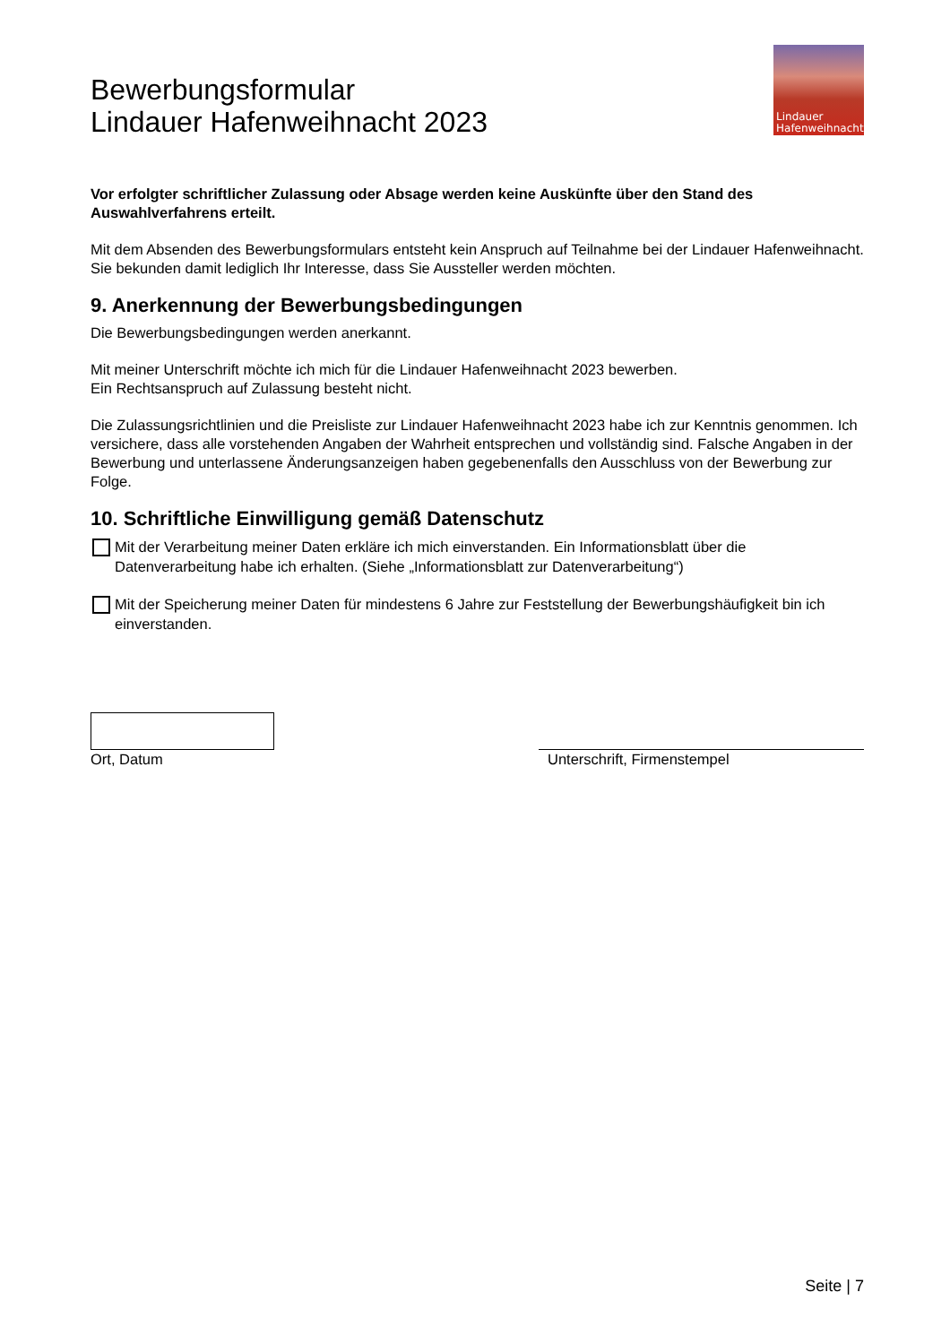Bewerbungsformular
Lindauer Hafenweihnacht 2023
Lindauer
Hafenweihnacht
Vor erfolgter schriftlicher Zulassung oder Absage werden keine Auskünfte über den Stand des Auswahlverfahrens erteilt.
Mit dem Absenden des Bewerbungsformulars entsteht kein Anspruch auf Teilnahme bei der Lindauer Hafenweihnacht. Sie bekunden damit lediglich Ihr Interesse, dass Sie Aussteller werden möchten.
9. Anerkennung der Bewerbungsbedingungen
Die Bewerbungsbedingungen werden anerkannt.
Mit meiner Unterschrift möchte ich mich für die Lindauer Hafenweihnacht 2023 bewerben.
Ein Rechtsanspruch auf Zulassung besteht nicht.
Die Zulassungsrichtlinien und die Preisliste zur Lindauer Hafenweihnacht 2023 habe ich zur Kenntnis genommen. Ich versichere, dass alle vorstehenden Angaben der Wahrheit entsprechen und vollständig sind. Falsche Angaben in der Bewerbung und unterlassene Änderungsanzeigen haben gegebenenfalls den Ausschluss von der Bewerbung zur Folge.
10. Schriftliche Einwilligung gemäß Datenschutz
Mit der Verarbeitung meiner Daten erkläre ich mich einverstanden. Ein Informationsblatt über die Datenverarbeitung habe ich erhalten. (Siehe „Informationsblatt zur Datenverarbeitung“)
Mit der Speicherung meiner Daten für mindestens 6 Jahre zur Feststellung der Bewerbungshäufigkeit bin ich einverstanden.
Ort, Datum Unterschrift, Firmenstempel
Seite | 7